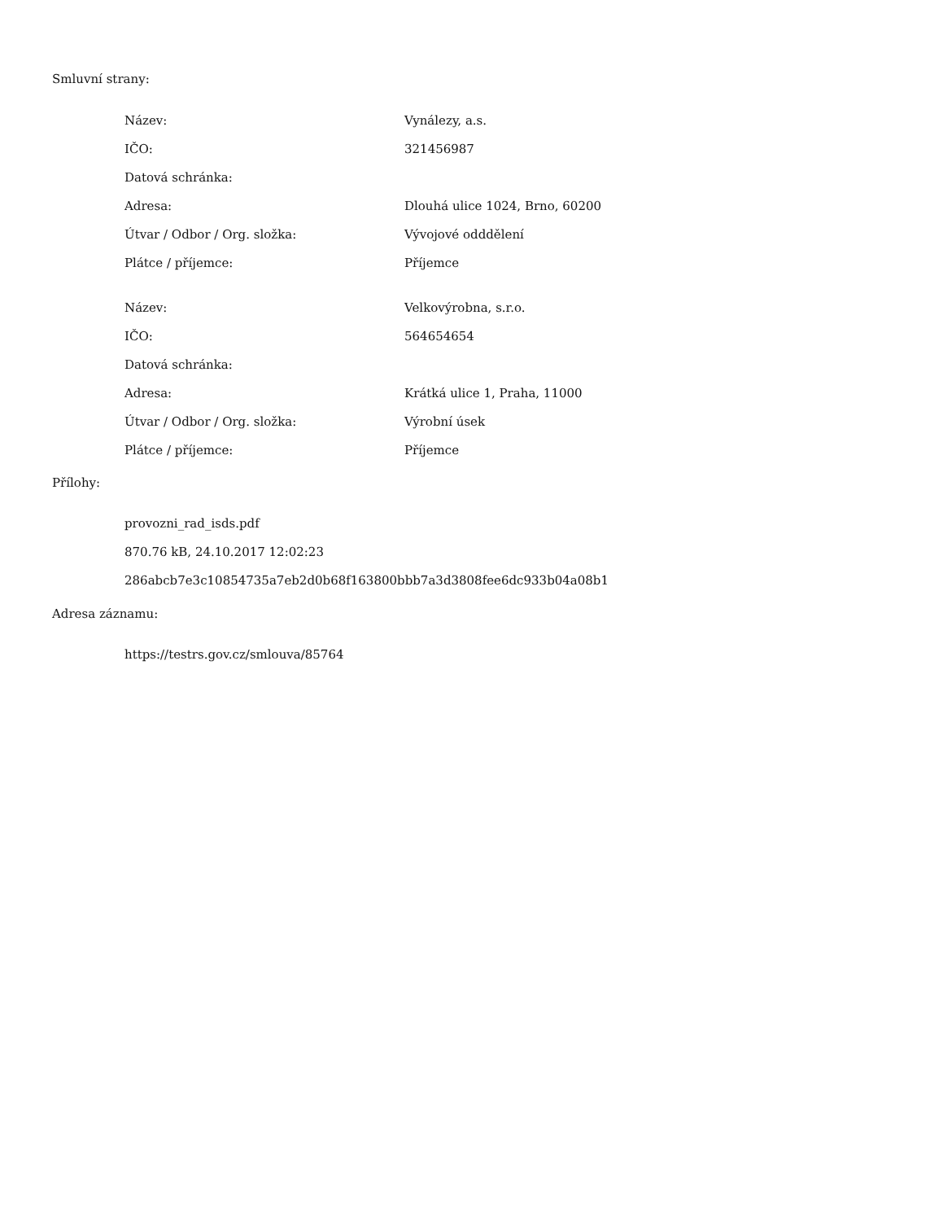Smluvní strany:
| Název: | Vynálezy, a.s. |
| IČO: | 321456987 |
| Datová schránka: | |
| Adresa: | Dlouhá ulice 1024, Brno, 60200 |
| Útvar / Odbor / Org. složka: | Vývojové odddělení |
| Plátce / příjemce: | Příjemce |
| Název: | Velkovýrobna, s.r.o. |
| IČO: | 564654654 |
| Datová schránka: | |
| Adresa: | Krátká ulice 1, Praha, 11000 |
| Útvar / Odbor / Org. složka: | Výrobní úsek |
| Plátce / příjemce: | Příjemce |
Přílohy:
provozni_rad_isds.pdf
870.76 kB, 24.10.2017 12:02:23
286abcb7e3c10854735a7eb2d0b68f163800bbb7a3d3808fee6dc933b04a08b1
Adresa záznamu:
https://testrs.gov.cz/smlouva/85764